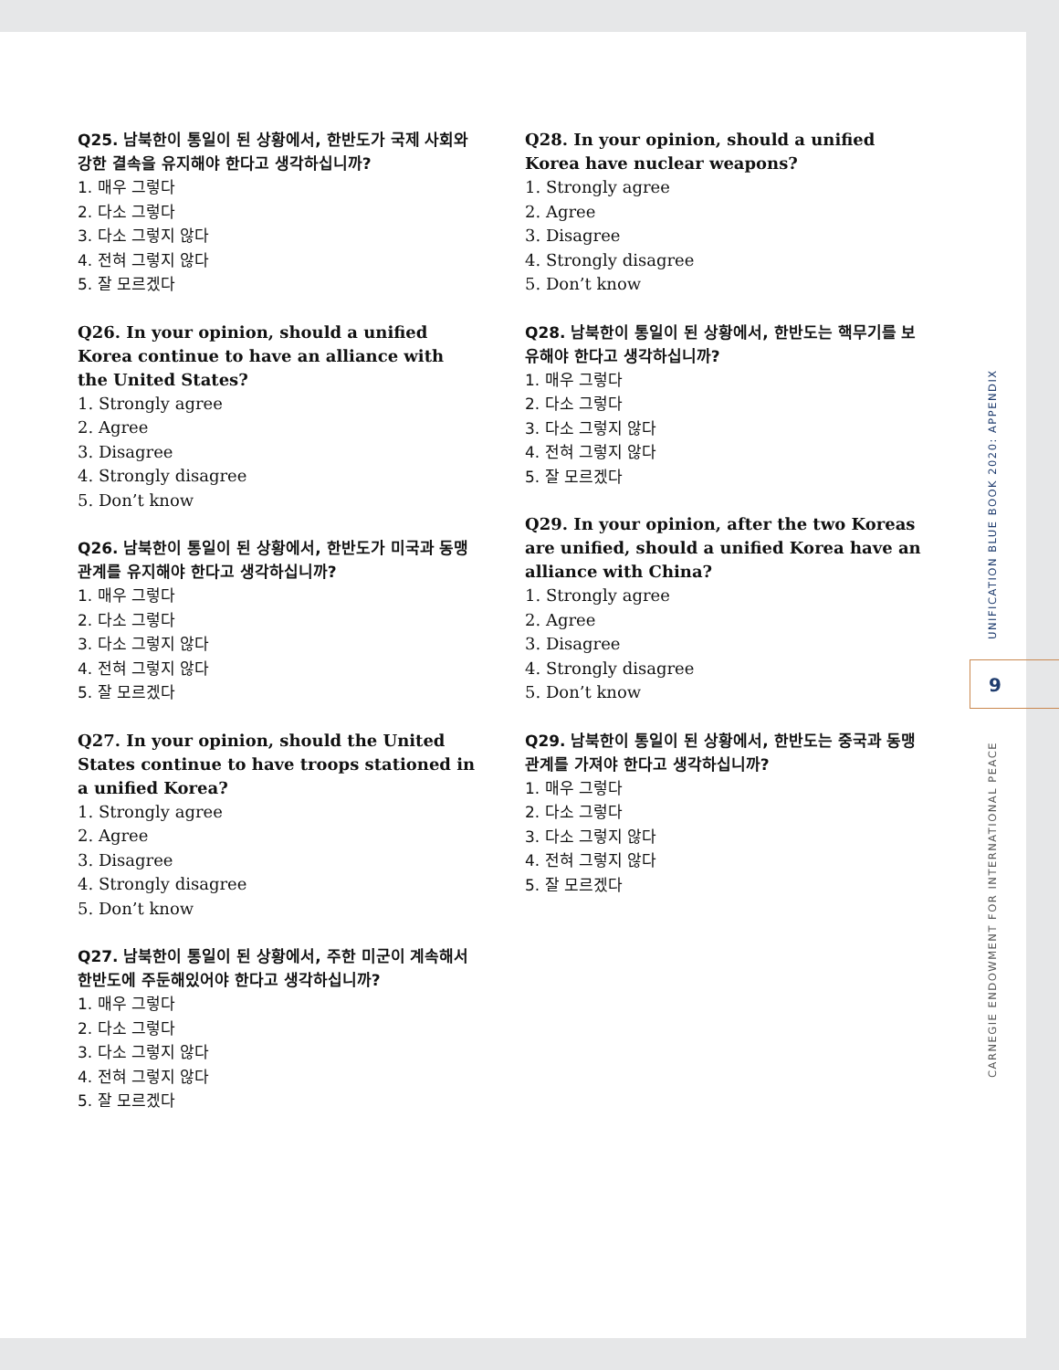Q25. 남북한이 통일이 된 상황에서, 한반도가 국제 사회와 강한 결속을 유지해야 한다고 생각하십니까?
1. 매우 그렇다
2. 다소 그렇다
3. 다소 그렇지 않다
4. 전혀 그렇지 않다
5. 잘 모르겠다
Q26. In your opinion, should a unified Korea continue to have an alliance with the United States?
1. Strongly agree
2. Agree
3. Disagree
4. Strongly disagree
5. Don’t know
Q26. 남북한이 통일이 된 상황에서, 한반도가 미국과 동맹 관계를 유지해야 한다고 생각하십니까?
1. 매우 그렇다
2. 다소 그렇다
3. 다소 그렇지 않다
4. 전혀 그렇지 않다
5. 잘 모르겠다
Q27. In your opinion, should the United States continue to have troops stationed in a unified Korea?
1. Strongly agree
2. Agree
3. Disagree
4. Strongly disagree
5. Don’t know
Q27. 남북한이 통일이 된 상황에서, 주한 미군이 계속해서 한반도에 주둔해있어야 한다고 생각하십니까?
1. 매우 그렇다
2. 다소 그렇다
3. 다소 그렇지 않다
4. 전혀 그렇지 않다
5. 잘 모르겠다
Q28. In your opinion, should a unified Korea have nuclear weapons?
1. Strongly agree
2. Agree
3. Disagree
4. Strongly disagree
5. Don’t know
Q28. 남북한이 통일이 된 상황에서, 한반도는 핵무기를 보유해야 한다고 생각하십니까?
1. 매우 그렇다
2. 다소 그렇다
3. 다소 그렇지 않다
4. 전혀 그렇지 않다
5. 잘 모르겠다
Q29. In your opinion, after the two Koreas are unified, should a unified Korea have an alliance with China?
1. Strongly agree
2. Agree
3. Disagree
4. Strongly disagree
5. Don’t know
Q29. 남북한이 통일이 된 상황에서, 한반도는 중국과 동맹 관계를 가져야 한다고 생각하십니까?
1. 매우 그렇다
2. 다소 그렇다
3. 다소 그렇지 않다
4. 전혀 그렇지 않다
5. 잘 모르겠다
UNIFICATION BLUE BOOK 2020: APPENDIX
9
CARNEGIE ENDOWMENT FOR INTERNATIONAL PEACE